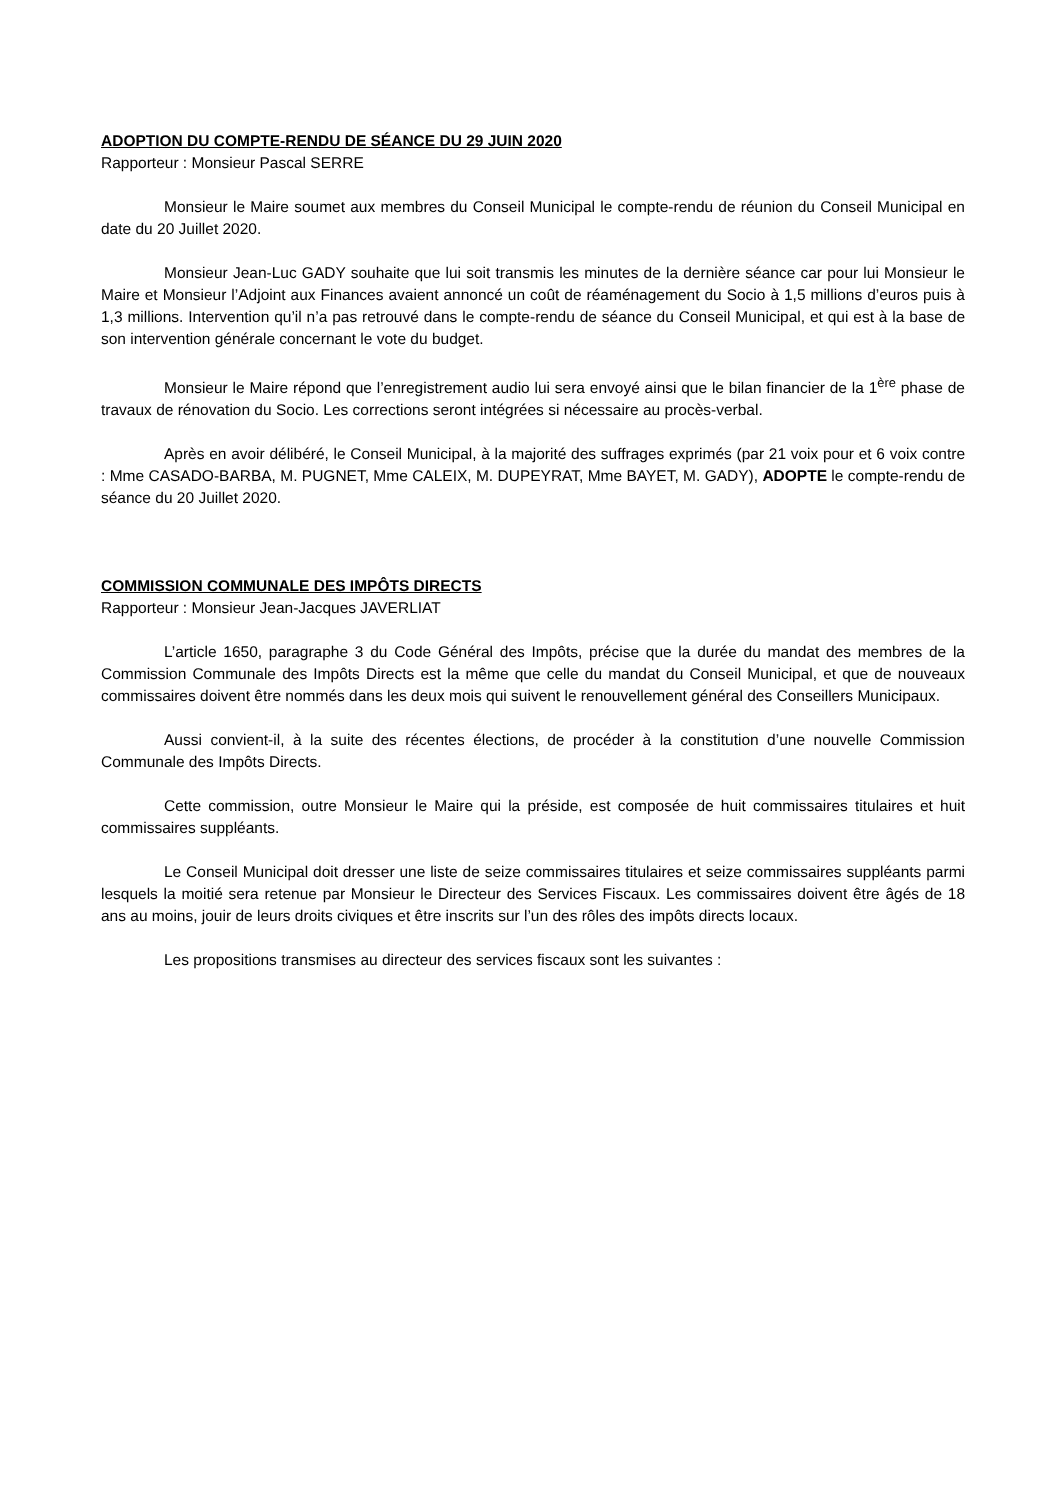ADOPTION DU COMPTE-RENDU DE SÉANCE DU 29 JUIN 2020
Rapporteur : Monsieur Pascal SERRE
Monsieur le Maire soumet aux membres du Conseil Municipal le compte-rendu de réunion du Conseil Municipal en date du 20 Juillet 2020.
Monsieur Jean-Luc GADY souhaite que lui soit transmis les minutes de la dernière séance car pour lui Monsieur le Maire et Monsieur l’Adjoint aux Finances avaient annoncé un coût de réaménagement du Socio à 1,5 millions d’euros puis à 1,3 millions. Intervention qu’il n’a pas retrouvé dans le compte-rendu de séance du Conseil Municipal, et qui est à la base de son intervention générale concernant le vote du budget.
Monsieur le Maire répond que l’enregistrement audio lui sera envoyé ainsi que le bilan financier de la 1<sup>ère</sup> phase de travaux de rénovation du Socio. Les corrections seront intégrées si nécessaire au procès-verbal.
Après en avoir délibéré, le Conseil Municipal, à la majorité des suffrages exprimés (par 21 voix pour et 6 voix contre : Mme CASADO-BARBA, M. PUGNET, Mme CALEIX, M. DUPEYRAT, Mme BAYET, M. GADY), ADOPTE le compte-rendu de séance du 20 Juillet 2020.
COMMISSION COMMUNALE DES IMPÔTS DIRECTS
Rapporteur : Monsieur Jean-Jacques JAVERLIAT
L’article 1650, paragraphe 3 du Code Général des Impôts, précise que la durée du mandat des membres de la Commission Communale des Impôts Directs est la même que celle du mandat du Conseil Municipal, et que de nouveaux commissaires doivent être nommés dans les deux mois qui suivent le renouvellement général des Conseillers Municipaux.
Aussi convient-il, à la suite des récentes élections, de procéder à la constitution d’une nouvelle Commission Communale des Impôts Directs.
Cette commission, outre Monsieur le Maire qui la préside, est composée de huit commissaires titulaires et huit commissaires suppléants.
Le Conseil Municipal doit dresser une liste de seize commissaires titulaires et seize commissaires suppléants parmi lesquels la moitié sera retenue par Monsieur le Directeur des Services Fiscaux. Les commissaires doivent être âgés de 18 ans au moins, jouir de leurs droits civiques et être inscrits sur l’un des rôles des impôts directs locaux.
Les propositions transmises au directeur des services fiscaux sont les suivantes :